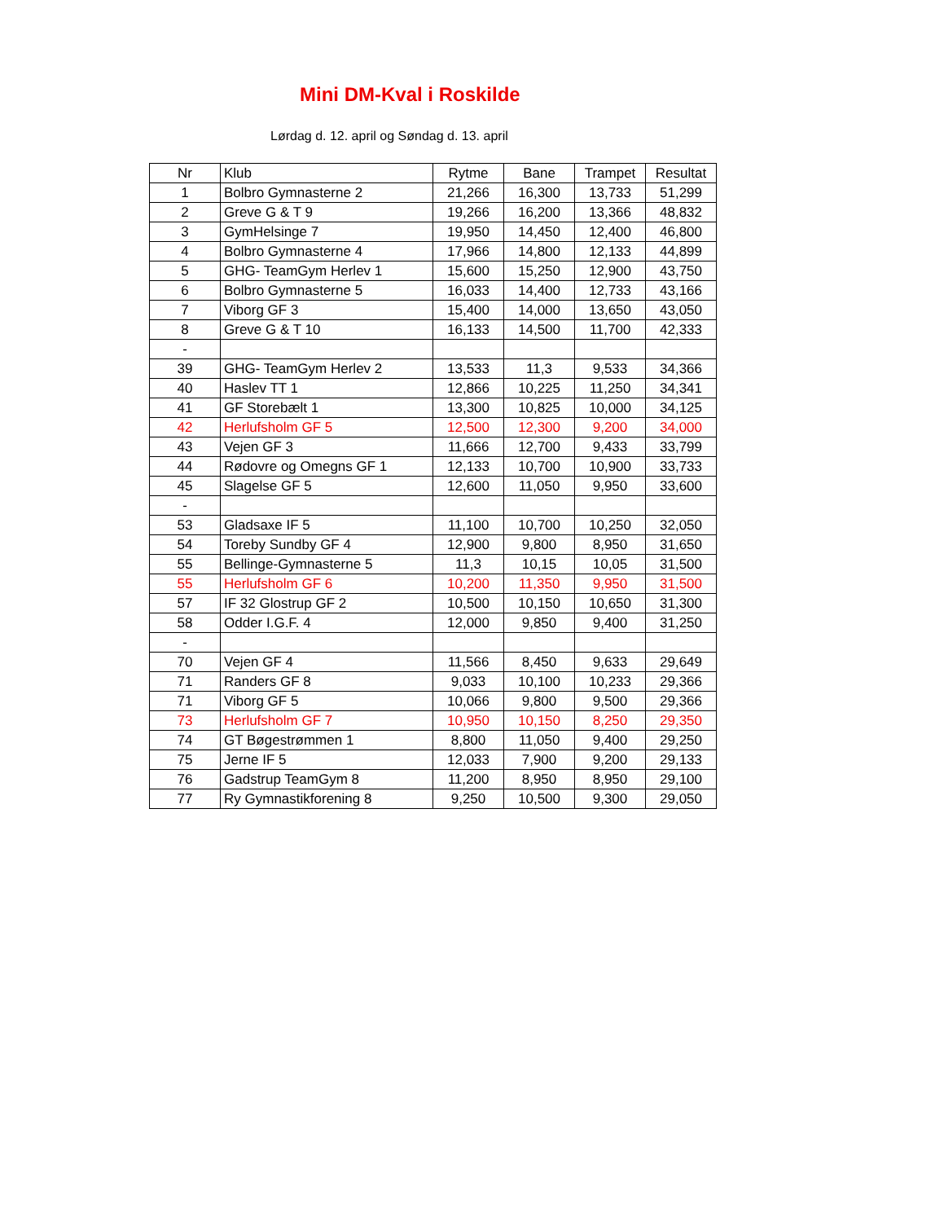Mini DM-Kval i Roskilde
Lørdag d. 12. april og Søndag d. 13. april
| Nr | Klub | Rytme | Bane | Trampet | Resultat |
| --- | --- | --- | --- | --- | --- |
| 1 | Bolbro Gymnasterne 2 | 21,266 | 16,300 | 13,733 | 51,299 |
| 2 | Greve G & T 9 | 19,266 | 16,200 | 13,366 | 48,832 |
| 3 | GymHelsinge 7 | 19,950 | 14,450 | 12,400 | 46,800 |
| 4 | Bolbro Gymnasterne 4 | 17,966 | 14,800 | 12,133 | 44,899 |
| 5 | GHG- TeamGym Herlev 1 | 15,600 | 15,250 | 12,900 | 43,750 |
| 6 | Bolbro Gymnasterne 5 | 16,033 | 14,400 | 12,733 | 43,166 |
| 7 | Viborg GF 3 | 15,400 | 14,000 | 13,650 | 43,050 |
| 8 | Greve G & T 10 | 16,133 | 14,500 | 11,700 | 42,333 |
| - | | | | | |
| 39 | GHG- TeamGym Herlev 2 | 13,533 | 11,3 | 9,533 | 34,366 |
| 40 | Haslev TT 1 | 12,866 | 10,225 | 11,250 | 34,341 |
| 41 | GF Storebælt 1 | 13,300 | 10,825 | 10,000 | 34,125 |
| 42 | Herlufsholm GF 5 | 12,500 | 12,300 | 9,200 | 34,000 |
| 43 | Vejen GF 3 | 11,666 | 12,700 | 9,433 | 33,799 |
| 44 | Rødovre og Omegns GF 1 | 12,133 | 10,700 | 10,900 | 33,733 |
| 45 | Slagelse GF 5 | 12,600 | 11,050 | 9,950 | 33,600 |
| - | | | | | |
| 53 | Gladsaxe IF 5 | 11,100 | 10,700 | 10,250 | 32,050 |
| 54 | Toreby Sundby GF 4 | 12,900 | 9,800 | 8,950 | 31,650 |
| 55 | Bellinge-Gymnasterne 5 | 11,3 | 10,15 | 10,05 | 31,500 |
| 55 | Herlufsholm GF 6 | 10,200 | 11,350 | 9,950 | 31,500 |
| 57 | IF 32 Glostrup GF 2 | 10,500 | 10,150 | 10,650 | 31,300 |
| 58 | Odder I.G.F. 4 | 12,000 | 9,850 | 9,400 | 31,250 |
| - | | | | | |
| 70 | Vejen GF 4 | 11,566 | 8,450 | 9,633 | 29,649 |
| 71 | Randers GF 8 | 9,033 | 10,100 | 10,233 | 29,366 |
| 71 | Viborg GF 5 | 10,066 | 9,800 | 9,500 | 29,366 |
| 73 | Herlufsholm GF 7 | 10,950 | 10,150 | 8,250 | 29,350 |
| 74 | GT Bøgestrømmen 1 | 8,800 | 11,050 | 9,400 | 29,250 |
| 75 | Jerne IF 5 | 12,033 | 7,900 | 9,200 | 29,133 |
| 76 | Gadstrup TeamGym 8 | 11,200 | 8,950 | 8,950 | 29,100 |
| 77 | Ry Gymnastikforening 8 | 9,250 | 10,500 | 9,300 | 29,050 |